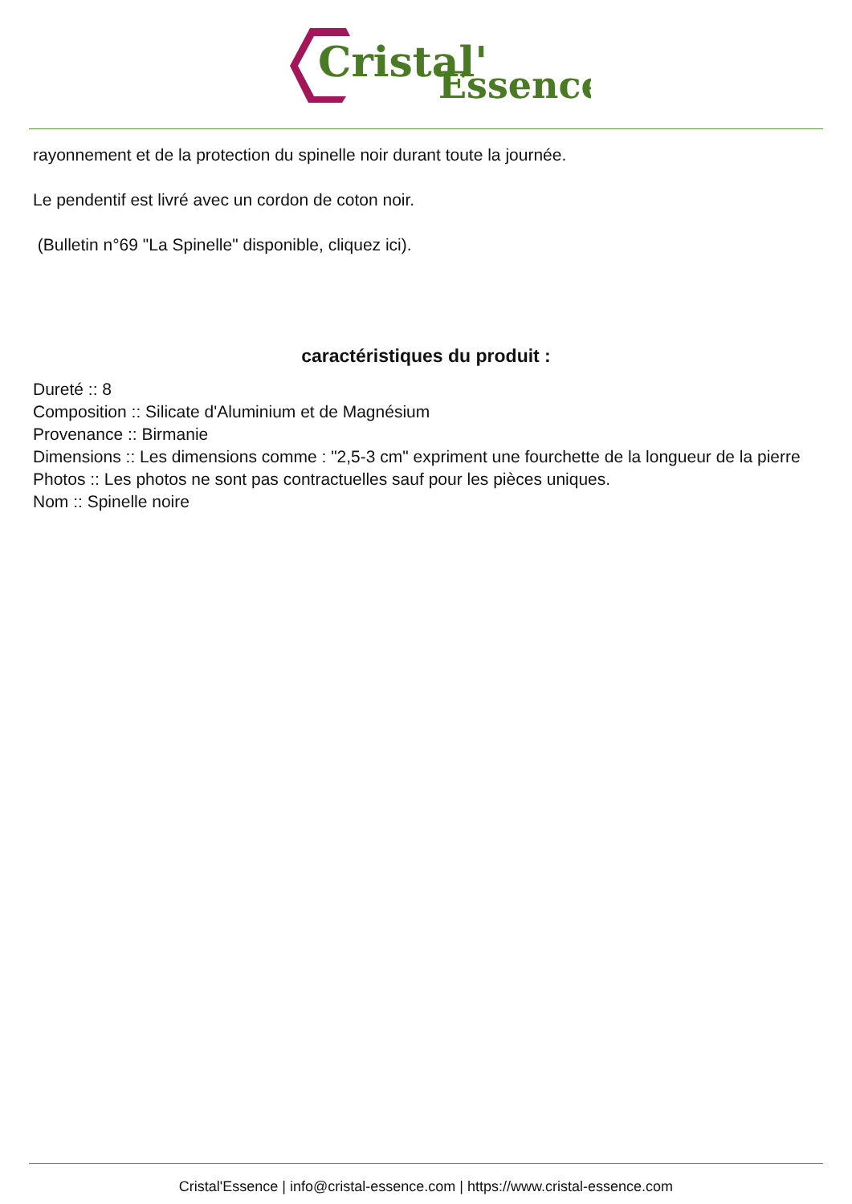Cristal'
Essence
rayonnement et de la protection du spinelle noir durant toute la journée.
Le pendentif est livré avec un cordon de coton noir.
(Bulletin n°69 "La Spinelle" disponible, cliquez ici).
caractéristiques du produit :
Dureté :: 8
Composition :: Silicate d'Aluminium et de Magnésium
Provenance :: Birmanie
Dimensions :: Les dimensions comme : "2,5-3 cm" expriment une fourchette de la longueur de la pierre
Photos :: Les photos ne sont pas contractuelles sauf pour les pièces uniques.
Nom :: Spinelle noire
Cristal'Essence | info@cristal-essence.com | https://www.cristal-essence.com